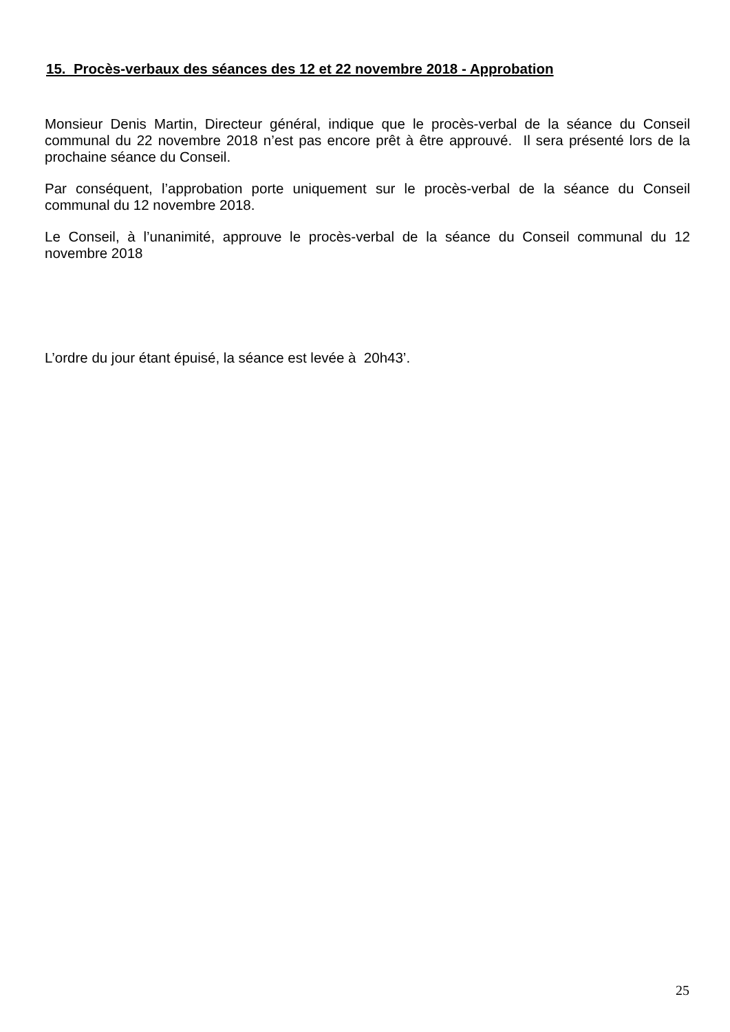15. Procès-verbaux des séances des 12 et 22 novembre 2018 - Approbation
Monsieur Denis Martin, Directeur général, indique que le procès-verbal de la séance du Conseil communal du 22 novembre 2018 n’est pas encore prêt à être approuvé. Il sera présenté lors de la prochaine séance du Conseil.
Par conséquent, l’approbation porte uniquement sur le procès-verbal de la séance du Conseil communal du 12 novembre 2018.
Le Conseil, à l’unanimité, approuve le procès-verbal de la séance du Conseil communal du 12 novembre 2018
L’ordre du jour étant épuisé, la séance est levée à 20h43’.
25